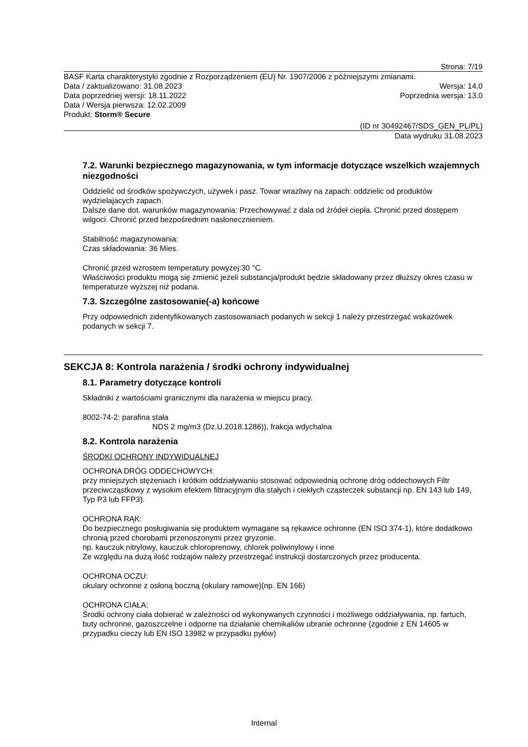Strona: 7/19
BASF Karta charakterystyki zgodnie z Rozporządzeniem (EU) Nr. 1907/2006 z późniejszymi zmianami.
Data / zaktualizowano: 31.08.2023 Wersja: 14.0
Data poprzedniej wersji: 18.11.2022 Poprzednia wersja: 13.0
Data / Wersja pierwsza: 12.02.2009
Produkt: Storm® Secure
(ID nr 30492467/SDS_GEN_PL/PL)
Data wydruku 31.08.2023
7.2. Warunki bezpiecznego magazynowania, w tym informacje dotyczące wszelkich wzajemnych niezgodności
Oddzielić od środków spożywczych, używek i pasz. Towar wrazliwy na zapach: oddzielic od produktów wydzielajacych zapach.
Dalsze dane dot. warunków magazynowania: Przechowywać z dala od źródeł ciepła. Chronić przed dostępem wilgoci. Chronić przed bezpośrednim nasłonecznieniem.
Stabilność magazynowania:
Czas składowania: 36 Mies.
Chronić przed wzrostem temperatury powyżej:30 °C
Właściwości produktu mogą się zmienić jeżeli substancja/produkt będzie składowany przez dłuższy okres czasu w temperaturze wyższej niż podana.
7.3. Szczególne zastosowanie(-a) końcowe
Przy odpowiednich zidentyfikowanych zastosowaniach podanych w sekcji 1 należy przestrzegać wskazówek podanych w sekcji 7.
SEKCJA 8: Kontrola narażenia / środki ochrony indywidualnej
8.1. Parametry dotyczące kontroli
Składniki z wartościami granicznymi dla narażenia w miejscu pracy.
8002-74-2: parafina stała
NDS 2 mg/m3 (Dz.U.2018.1286)), frakcja wdychalna
8.2. Kontrola narażenia
ŚRODKI OCHRONY INDYWIDUALNEJ
OCHRONA DRÓG ODDECHOWYCH:
przy mniejszych stężeniach i krótkim oddziaływaniu stosować odpowiednią ochronę dróg oddechowych Filtr przeciwcząstkowy z wysokim efektem filtracyjnym dla stałych i ciekłych cząsteczek substancji np. EN 143 lub 149, Typ P3 lub FFP3).
OCHRONA RĄK:
Do bezpiecznego posługiwania się produktem wymagane są rękawice ochronne (EN ISO 374-1), które dodatkowo chronią przed chorobami przenoszonymi przez gryzonie.
np. kauczuk nitrylowy, kauczuk chloroprenowy, chlorek poliwinylowy i inne
Ze względu na dużą ilość rodzajów należy przestrzegać instrukcji dostarczonych przez producenta.
OCHRONA OCZU:
okulary ochronne z osłoną boczną (okulary ramowe)(np. EN 166)
OCHRONA CIAŁA:
Środki ochrony ciała dobierać w zależności od wykonywanych czynności i możliwego oddziaływania, np. fartuch, buty ochronne, gazoszczelne i odporne na działanie chemikaliów ubranie ochronne (zgodnie z EN 14605 w przypadku cieczy lub EN ISO 13982 w przypadku pyłów)
Internal